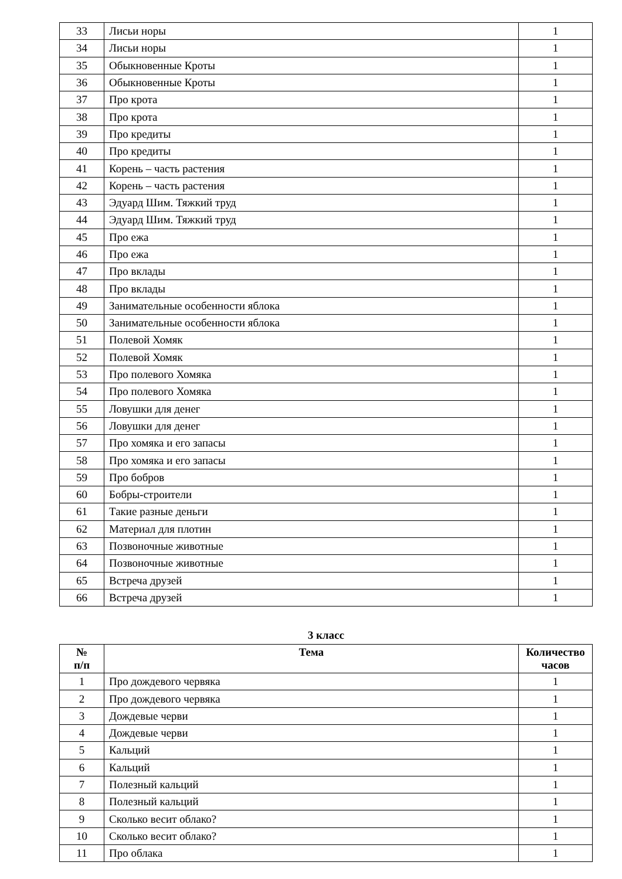| 33 | Лисьи норы | 1 |
| 34 | Лисьи норы | 1 |
| 35 | Обыкновенные Кроты | 1 |
| 36 | Обыкновенные Кроты | 1 |
| 37 | Про крота | 1 |
| 38 | Про крота | 1 |
| 39 | Про кредиты | 1 |
| 40 | Про кредиты | 1 |
| 41 | Корень – часть растения | 1 |
| 42 | Корень – часть растения | 1 |
| 43 | Эдуард Шим. Тяжкий труд | 1 |
| 44 | Эдуард Шим. Тяжкий труд | 1 |
| 45 | Про ежа | 1 |
| 46 | Про ежа | 1 |
| 47 | Про вклады | 1 |
| 48 | Про вклады | 1 |
| 49 | Занимательные особенности яблока | 1 |
| 50 | Занимательные особенности яблока | 1 |
| 51 | Полевой Хомяк | 1 |
| 52 | Полевой Хомяк | 1 |
| 53 | Про полевого Хомяка | 1 |
| 54 | Про полевого Хомяка | 1 |
| 55 | Ловушки для денег | 1 |
| 56 | Ловушки для денег | 1 |
| 57 | Про хомяка и его запасы | 1 |
| 58 | Про хомяка и его запасы | 1 |
| 59 | Про бобров | 1 |
| 60 | Бобры-строители | 1 |
| 61 | Такие разные деньги | 1 |
| 62 | Материал для плотин | 1 |
| 63 | Позвоночные животные | 1 |
| 64 | Позвоночные животные | 1 |
| 65 | Встреча друзей | 1 |
| 66 | Встреча друзей | 1 |
3 класс
| № п/п | Тема | Количество часов |
| --- | --- | --- |
| 1 | Про дождевого червяка | 1 |
| 2 | Про дождевого червяка | 1 |
| 3 | Дождевые черви | 1 |
| 4 | Дождевые черви | 1 |
| 5 | Кальций | 1 |
| 6 | Кальций | 1 |
| 7 | Полезный кальций | 1 |
| 8 | Полезный кальций | 1 |
| 9 | Сколько весит облако? | 1 |
| 10 | Сколько весит облако? | 1 |
| 11 | Про облака | 1 |